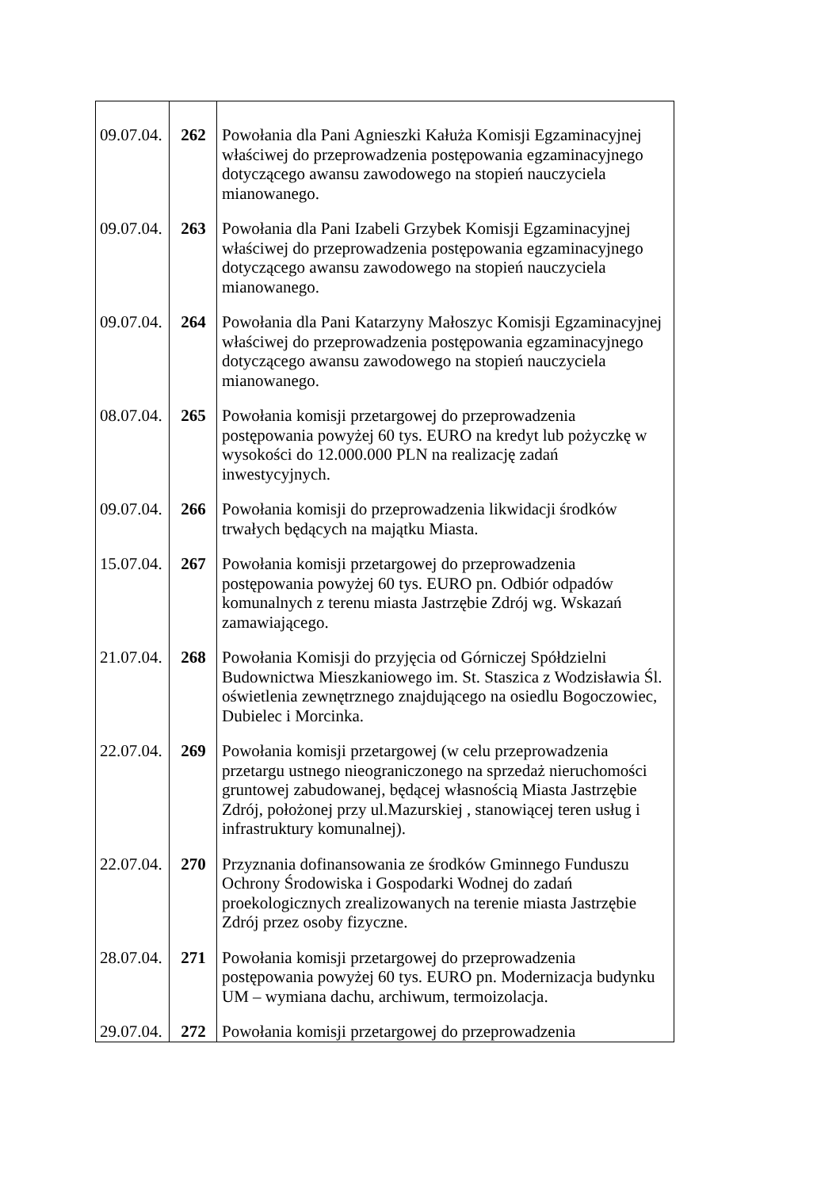| 09.07.04. | 262 | Powołania dla Pani Agnieszki Kałuża Komisji Egzaminacyjnej właściwej do przeprowadzenia postępowania egzaminacyjnego dotyczącego awansu zawodowego na stopień nauczyciela mianowanego. |
| 09.07.04. | 263 | Powołania dla Pani Izabeli Grzybek Komisji Egzaminacyjnej właściwej do przeprowadzenia postępowania egzaminacyjnego dotyczącego awansu zawodowego na stopień nauczyciela mianowanego. |
| 09.07.04. | 264 | Powołania dla Pani Katarzyny Małoszyc Komisji Egzaminacyjnej właściwej do przeprowadzenia postępowania egzaminacyjnego dotyczącego awansu zawodowego na stopień nauczyciela mianowanego. |
| 08.07.04. | 265 | Powołania komisji przetargowej do przeprowadzenia postępowania powyżej 60 tys. EURO na kredyt lub pożyczkę w wysokości do 12.000.000 PLN na realizację zadań inwestycyjnych. |
| 09.07.04. | 266 | Powołania komisji do przeprowadzenia likwidacji środków trwałych będących na majątku Miasta. |
| 15.07.04. | 267 | Powołania komisji przetargowej do przeprowadzenia postępowania powyżej 60 tys. EURO pn. Odbiór odpadów komunalnych z terenu miasta Jastrzębie Zdrój wg. Wskazań zamawiającego. |
| 21.07.04. | 268 | Powołania Komisji do przyjęcia od Górniczej Spółdzielni Budownictwa Mieszkaniowego im. St. Staszica z Wodzisławia Śl. oświetlenia zewnętrznego znajdującego na osiedlu Bogoczowiec, Dubielec i Morcinka. |
| 22.07.04. | 269 | Powołania komisji przetargowej (w celu przeprowadzenia przetargu ustnego nieograniczonego na sprzedaż nieruchomości gruntowej zabudowanej, będącej własnością Miasta Jastrzębie Zdrój, położonej przy ul.Mazurskiej , stanowiącej teren usług i infrastruktury komunalnej). |
| 22.07.04. | 270 | Przyznania dofinansowania ze środków Gminnego Funduszu Ochrony Środowiska i Gospodarki Wodnej do zadań proekologicznych zrealizowanych na terenie miasta Jastrzębie Zdrój przez osoby fizyczne. |
| 28.07.04. | 271 | Powołania komisji przetargowej do przeprowadzenia postępowania powyżej 60 tys. EURO pn. Modernizacja budynku UM – wymiana dachu, archiwum, termoizolacja. |
| 29.07.04. | 272 | Powołania komisji przetargowej do przeprowadzenia |